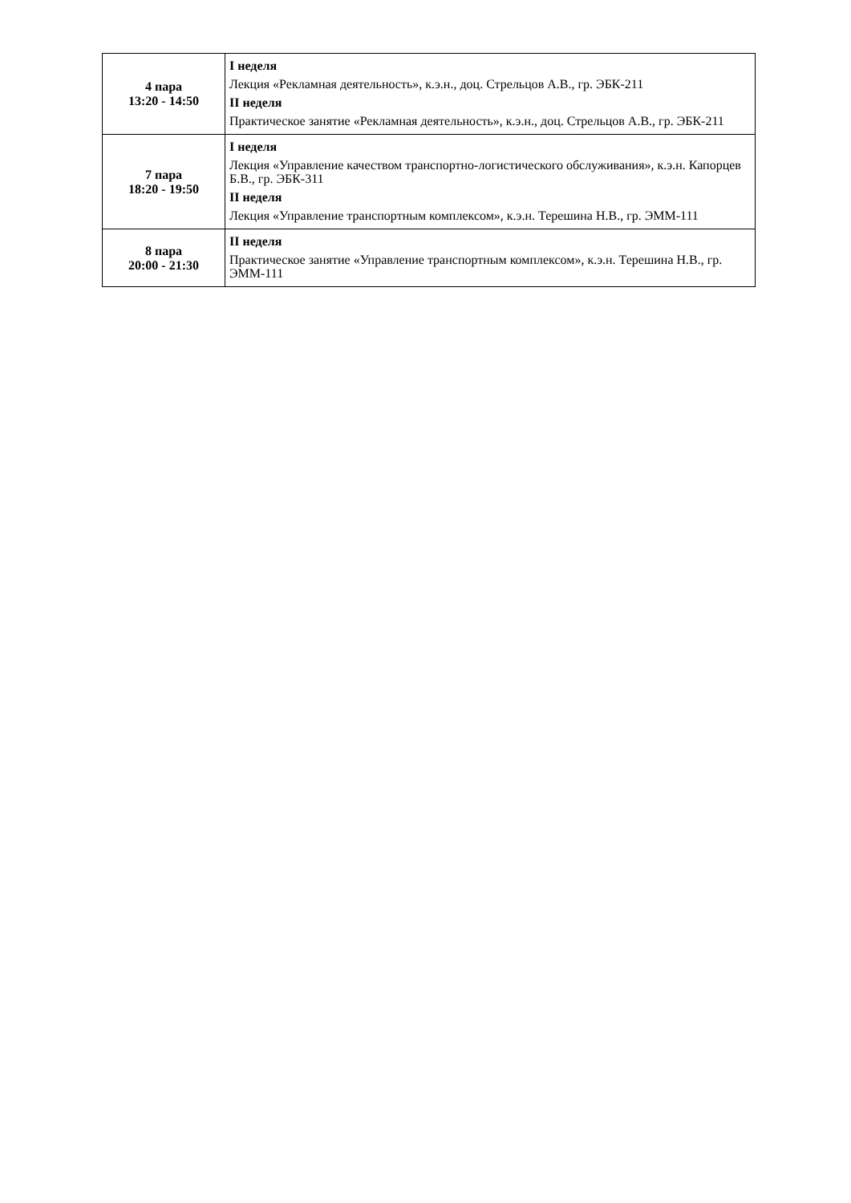| 4 пара 13:20 - 14:50 | I неделя Лекция «Рекламная деятельность», к.э.н., доц. Стрельцов А.В., гр. ЭБК-211 II неделя Практическое занятие «Рекламная деятельность», к.э.н., доц. Стрельцов А.В., гр. ЭБК-211 |
| 7 пара 18:20 - 19:50 | I неделя Лекция «Управление качеством транспортно-логистического обслуживания», к.э.н. Капорцев Б.В., гр. ЭБК-311 II неделя Лекция «Управление транспортным комплексом», к.э.н. Терешина Н.В., гр. ЭММ-111 |
| 8 пара 20:00 - 21:30 | II неделя Практическое занятие «Управление транспортным комплексом», к.э.н. Терешина Н.В., гр. ЭММ-111 |